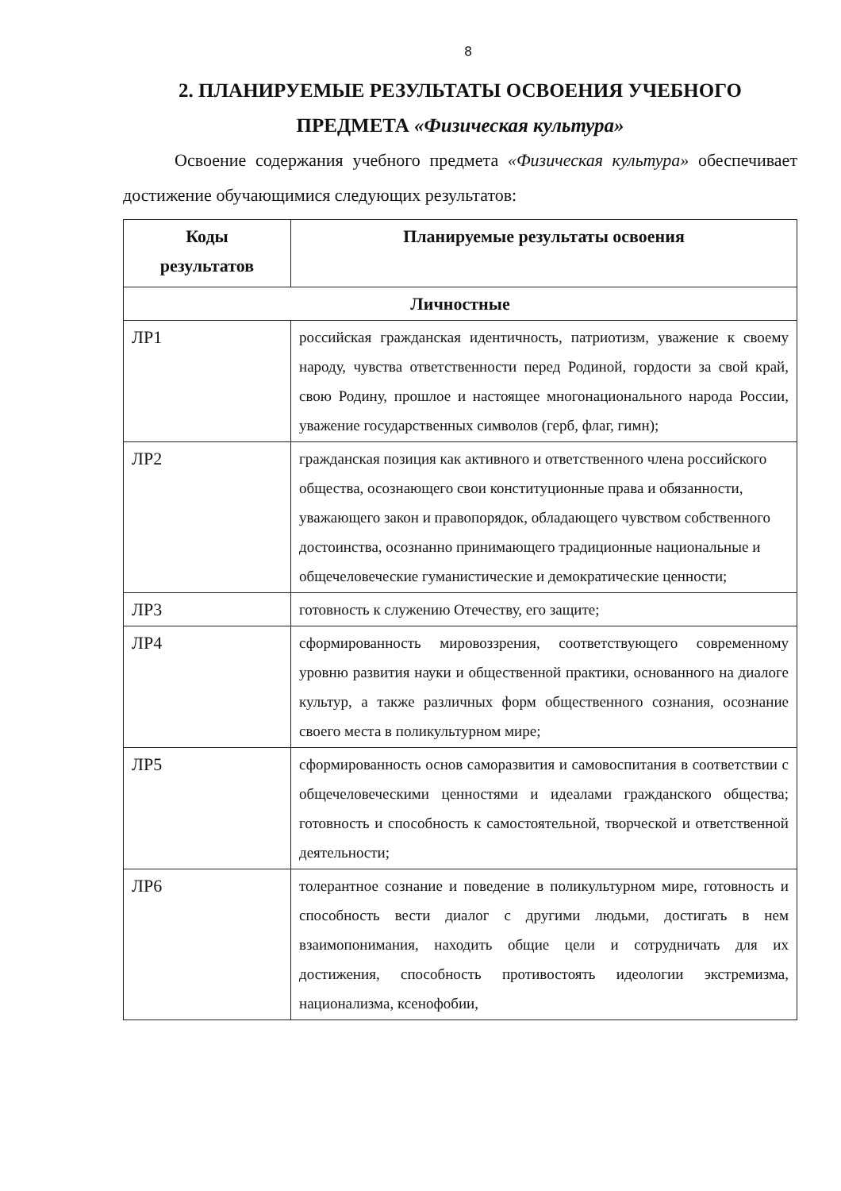8
2. ПЛАНИРУЕМЫЕ РЕЗУЛЬТАТЫ ОСВОЕНИЯ УЧЕБНОГО
ПРЕДМЕТА «Физическая культура»
Освоение содержания учебного предмета «Физическая культура» обеспечивает достижение обучающимися следующих результатов:
| Коды результатов | Планируемые результаты освоения |
| --- | --- |
| Личностные | |
| ЛР1 | российская гражданская идентичность, патриотизм, уважение к своему народу, чувства ответственности перед Родиной, гордости за свой край, свою Родину, прошлое и настоящее многонационального народа России, уважение государственных символов (герб, флаг, гимн); |
| ЛР2 | гражданская позиция как активного и ответственного члена российского общества, осознающего свои конституционные права и обязанности, уважающего закон и правопорядок, обладающего чувством собственного достоинства, осознанно принимающего традиционные национальные и общечеловеческие гуманистические и демократические ценности; |
| ЛР3 | готовность к служению Отечеству, его защите; |
| ЛР4 | сформированность мировоззрения, соответствующего современному уровню развития науки и общественной практики, основанного на диалоге культур, а также различных форм общественного сознания, осознание своего места в поликультурном мире; |
| ЛР5 | сформированность основ саморазвития и самовоспитания в соответствии с общечеловеческими ценностями и идеалами гражданского общества; готовность и способность к самостоятельной, творческой и ответственной деятельности; |
| ЛР6 | толерантное сознание и поведение в поликультурном мире, готовность и способность вести диалог с другими людьми, достигать в нем взаимопонимания, находить общие цели и сотрудничать для их достижения, способность противостоять идеологии экстремизма, национализма, ксенофобии, |